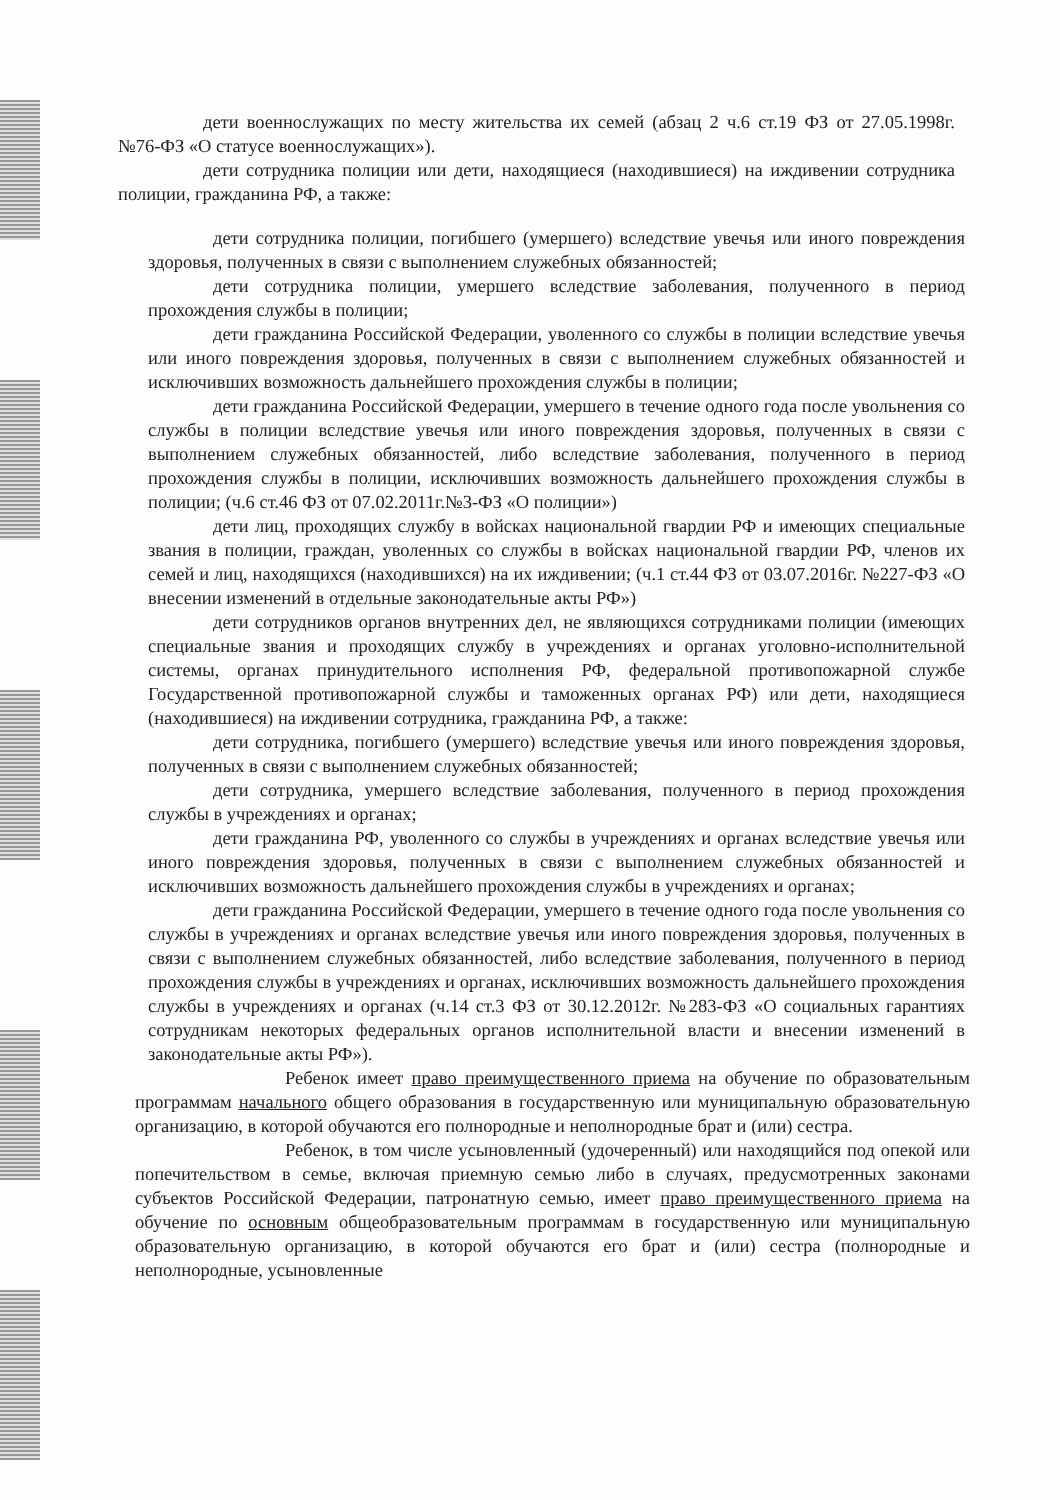дети военнослужащих по месту жительства их семей (абзац 2 ч.6 ст.19 ФЗ от 27.05.1998г. №76-ФЗ «О статусе военнослужащих»).
дети сотрудника полиции или дети, находящиеся (находившиеся) на иждивении сотрудника полиции, гражданина РФ, а также:
дети сотрудника полиции, погибшего (умершего) вследствие увечья или иного повреждения здоровья, полученных в связи с выполнением служебных обязанностей;
дети сотрудника полиции, умершего вследствие заболевания, полученного в период прохождения службы в полиции;
дети гражданина Российской Федерации, уволенного со службы в полиции вследствие увечья или иного повреждения здоровья, полученных в связи с выполнением служебных обязанностей и исключивших возможность дальнейшего прохождения службы в полиции;
дети гражданина Российской Федерации, умершего в течение одного года после увольнения со службы в полиции вследствие увечья или иного повреждения здоровья, полученных в связи с выполнением служебных обязанностей, либо вследствие заболевания, полученного в период прохождения службы в полиции, исключивших возможность дальнейшего прохождения службы в полиции; (ч.6 ст.46 ФЗ от 07.02.2011г.№3-ФЗ «О полиции»)
дети лиц, проходящих службу в войсках национальной гвардии РФ и имеющих специальные звания в полиции, граждан, уволенных со службы в войсках национальной гвардии РФ, членов их семей и лиц, находящихся (находившихся) на их иждивении; (ч.1 ст.44 ФЗ от 03.07.2016г. №227-ФЗ «О внесении изменений в отдельные законодательные акты РФ»)
дети сотрудников органов внутренних дел, не являющихся сотрудниками полиции (имеющих специальные звания и проходящих службу в учреждениях и органах уголовно-исполнительной системы, органах принудительного исполнения РФ, федеральной противопожарной службе Государственной противопожарной службы и таможенных органах РФ) или дети, находящиеся (находившиеся) на иждивении сотрудника, гражданина РФ, а также:
дети сотрудника, погибшего (умершего) вследствие увечья или иного повреждения здоровья, полученных в связи с выполнением служебных обязанностей;
дети сотрудника, умершего вследствие заболевания, полученного в период прохождения службы в учреждениях и органах;
дети гражданина РФ, уволенного со службы в учреждениях и органах вследствие увечья или иного повреждения здоровья, полученных в связи с выполнением служебных обязанностей и исключивших возможность дальнейшего прохождения службы в учреждениях и органах;
дети гражданина Российской Федерации, умершего в течение одного года после увольнения со службы в учреждениях и органах вследствие увечья или иного повреждения здоровья, полученных в связи с выполнением служебных обязанностей, либо вследствие заболевания, полученного в период прохождения службы в учреждениях и органах, исключивших возможность дальнейшего прохождения службы в учреждениях и органах (ч.14 ст.3 ФЗ от 30.12.2012г. №283-ФЗ «О социальных гарантиях сотрудникам некоторых федеральных органов исполнительной власти и внесении изменений в законодательные акты РФ»).
Ребенок имеет право преимущественного приема на обучение по образовательным программам начального общего образования в государственную или муниципальную образовательную организацию, в которой обучаются его полнородные и неполнородные брат и (или) сестра.
Ребенок, в том числе усыновленный (удочеренный) или находящийся под опекой или попечительством в семье, включая приемную семью либо в случаях, предусмотренных законами субъектов Российской Федерации, патронатную семью, имеет право преимущественного приема на обучение по основным общеобразовательным программам в государственную или муниципальную образовательную организацию, в которой обучаются его брат и (или) сестра (полнородные и неполнородные, усыновленные